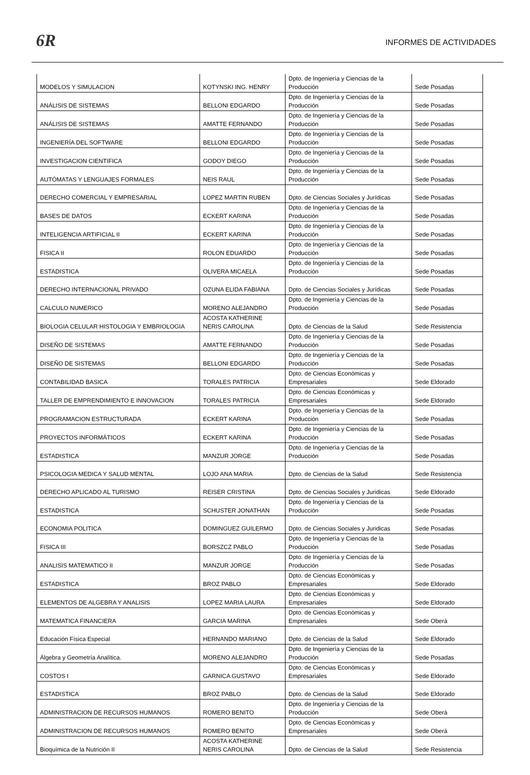6R
INFORMES DE ACTIVIDADES
| MODELOS Y SIMULACION | KOTYNSKI ING. HENRY | Dpto. de Ingeniería y Ciencias de la Producción | Sede Posadas |
| ANÁLISIS DE SISTEMAS | BELLONI EDGARDO | Dpto. de Ingeniería y Ciencias de la Producción | Sede Posadas |
| ANÁLISIS DE SISTEMAS | AMATTE FERNANDO | Dpto. de Ingeniería y Ciencias de la Producción | Sede Posadas |
| INGENIERÍA DEL SOFTWARE | BELLONI EDGARDO | Dpto. de Ingeniería y Ciencias de la Producción | Sede Posadas |
| INVESTIGACION CIENTIFICA | GODOY DIEGO | Dpto. de Ingeniería y Ciencias de la Producción | Sede Posadas |
| AUTÓMATAS Y LENGUAJES FORMALES | NEIS RAUL | Dpto. de Ingeniería y Ciencias de la Producción | Sede Posadas |
| DERECHO COMERCIAL Y EMPRESARIAL | LOPEZ MARTIN RUBEN | Dpto. de Ciencias Sociales y Jurídicas | Sede Posadas |
| BASES DE DATOS | ECKERT KARINA | Dpto. de Ingeniería y Ciencias de la Producción | Sede Posadas |
| INTELIGENCIA ARTIFICIAL II | ECKERT KARINA | Dpto. de Ingeniería y Ciencias de la Producción | Sede Posadas |
| FISICA II | ROLON EDUARDO | Dpto. de Ingeniería y Ciencias de la Producción | Sede Posadas |
| ESTADISTICA | OLIVERA MICAELA | Dpto. de Ingeniería y Ciencias de la Producción | Sede Posadas |
| DERECHO INTERNACIONAL PRIVADO | OZUNA ELIDA FABIANA | Dpto. de Ciencias Sociales y Jurídicas | Sede Posadas |
| CALCULO NUMERICO | MORENO ALEJANDRO | Dpto. de Ingeniería y Ciencias de la Producción | Sede Posadas |
| BIOLOGIA CELULAR HISTOLOGIA Y EMBRIOLOGIA | ACOSTA KATHERINE NERIS CAROLINA | Dpto. de Ciencias de la Salud | Sede Resistencia |
| DISEÑO DE SISTEMAS | AMATTE FERNANDO | Dpto. de Ingeniería y Ciencias de la Producción | Sede Posadas |
| DISEÑO DE SISTEMAS | BELLONI EDGARDO | Dpto. de Ingeniería y Ciencias de la Producción | Sede Posadas |
| CONTABILIDAD BASICA | TORALES PATRICIA | Dpto. de Ciencias Económicas y Empresariales | Sede Eldorado |
| TALLER DE EMPRENDIMIENTO E INNOVACION | TORALES PATRICIA | Dpto. de Ciencias Económicas y Empresariales | Sede Eldorado |
| PROGRAMACION ESTRUCTURADA | ECKERT KARINA | Dpto. de Ingeniería y Ciencias de la Producción | Sede Posadas |
| PROYECTOS INFORMÁTICOS | ECKERT KARINA | Dpto. de Ingeniería y Ciencias de la Producción | Sede Posadas |
| ESTADISTICA | MANZUR JORGE | Dpto. de Ingeniería y Ciencias de la Producción | Sede Posadas |
| PSICOLOGIA MEDICA Y SALUD MENTAL | LOJO ANA MARIA | Dpto. de Ciencias de la Salud | Sede Resistencia |
| DERECHO APLICADO AL TURISMO | REISER CRISTINA | Dpto. de Ciencias Sociales y Juridicas | Sede Eldorado |
| ESTADISTICA | SCHUSTER JONATHAN | Dpto. de Ingeniería y Ciencias de la Producción | Sede Posadas |
| ECONOMIA POLITICA | DOMINGUEZ GUILERMO | Dpto. de Ciencias Sociales y Juridicas | Sede Posadas |
| FISICA III | BORSZCZ PABLO | Dpto. de Ingeniería y Ciencias de la Producción | Sede Posadas |
| ANALISIS MATEMATICO II | MANZUR JORGE | Dpto. de Ingeniería y Ciencias de la Producción | Sede Posadas |
| ESTADISTICA | BROZ PABLO | Dpto. de Ciencias Económicas y Empresariales | Sede Eldorado |
| ELEMENTOS DE ALGEBRA Y ANALISIS | LOPEZ MARIA LAURA | Dpto. de Ciencias Económicas y Empresariales | Sede Eldorado |
| MATEMATICA FINANCIERA | GARCIA MARINA | Dpto. de Ciencias Económicas y Empresariales | Sede Oberá |
| Educación Física Especial | HERNANDO MARIANO | Dpto. de Ciencias de la Salud | Sede Eldorado |
| Álgebra y Geometría Analítica. | MORENO ALEJANDRO | Dpto. de Ingeniería y Ciencias de la Producción | Sede Posadas |
| COSTOS I | GARNICA GUSTAVO | Dpto. de Ciencias Económicas y Empresariales | Sede Eldorado |
| ESTADISTICA | BROZ PABLO | Dpto. de Ciencias de la Salud | Sede Eldorado |
| ADMINISTRACION DE RECURSOS HUMANOS | ROMERO BENITO | Dpto. de Ingeniería y Ciencias de la Producción | Sede Oberá |
| ADMINISTRACION DE RECURSOS HUMANOS | ROMERO BENITO | Dpto. de Ciencias Económicas y Empresariales | Sede Oberá |
| Bioquímica de la Nutrición II | ACOSTA KATHERINE NERIS CAROLINA | Dpto. de Ciencias de la Salud | Sede Resistencia |